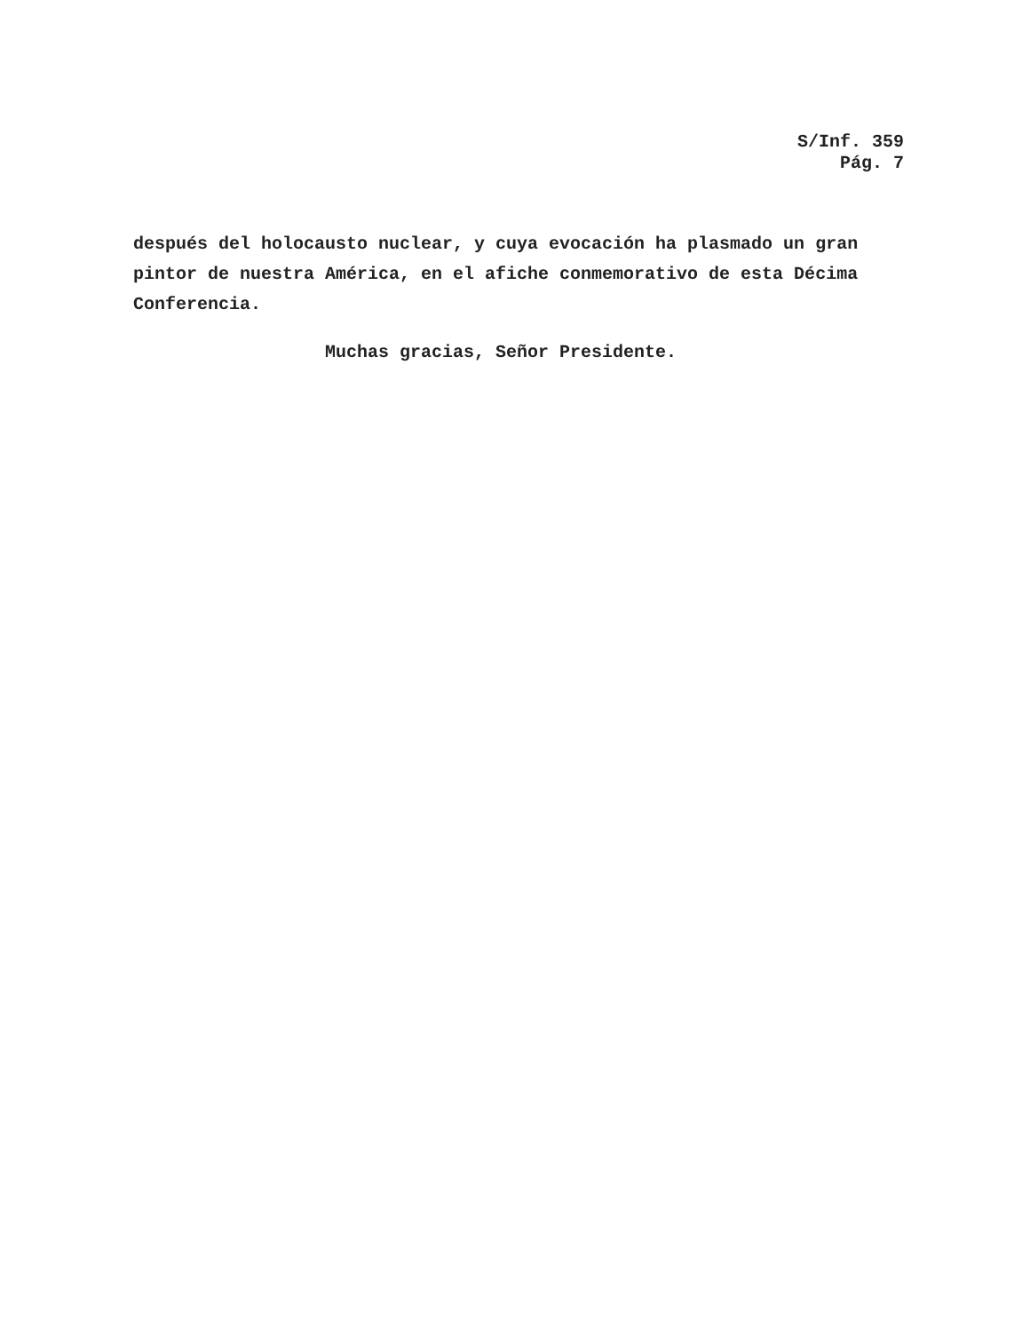S/Inf. 359
Pág. 7
después del holocausto nuclear, y cuya evocación ha plasmado un gran pintor de nuestra América, en el afiche conmemorativo de esta Décima Conferencia.
Muchas gracias, Señor Presidente.